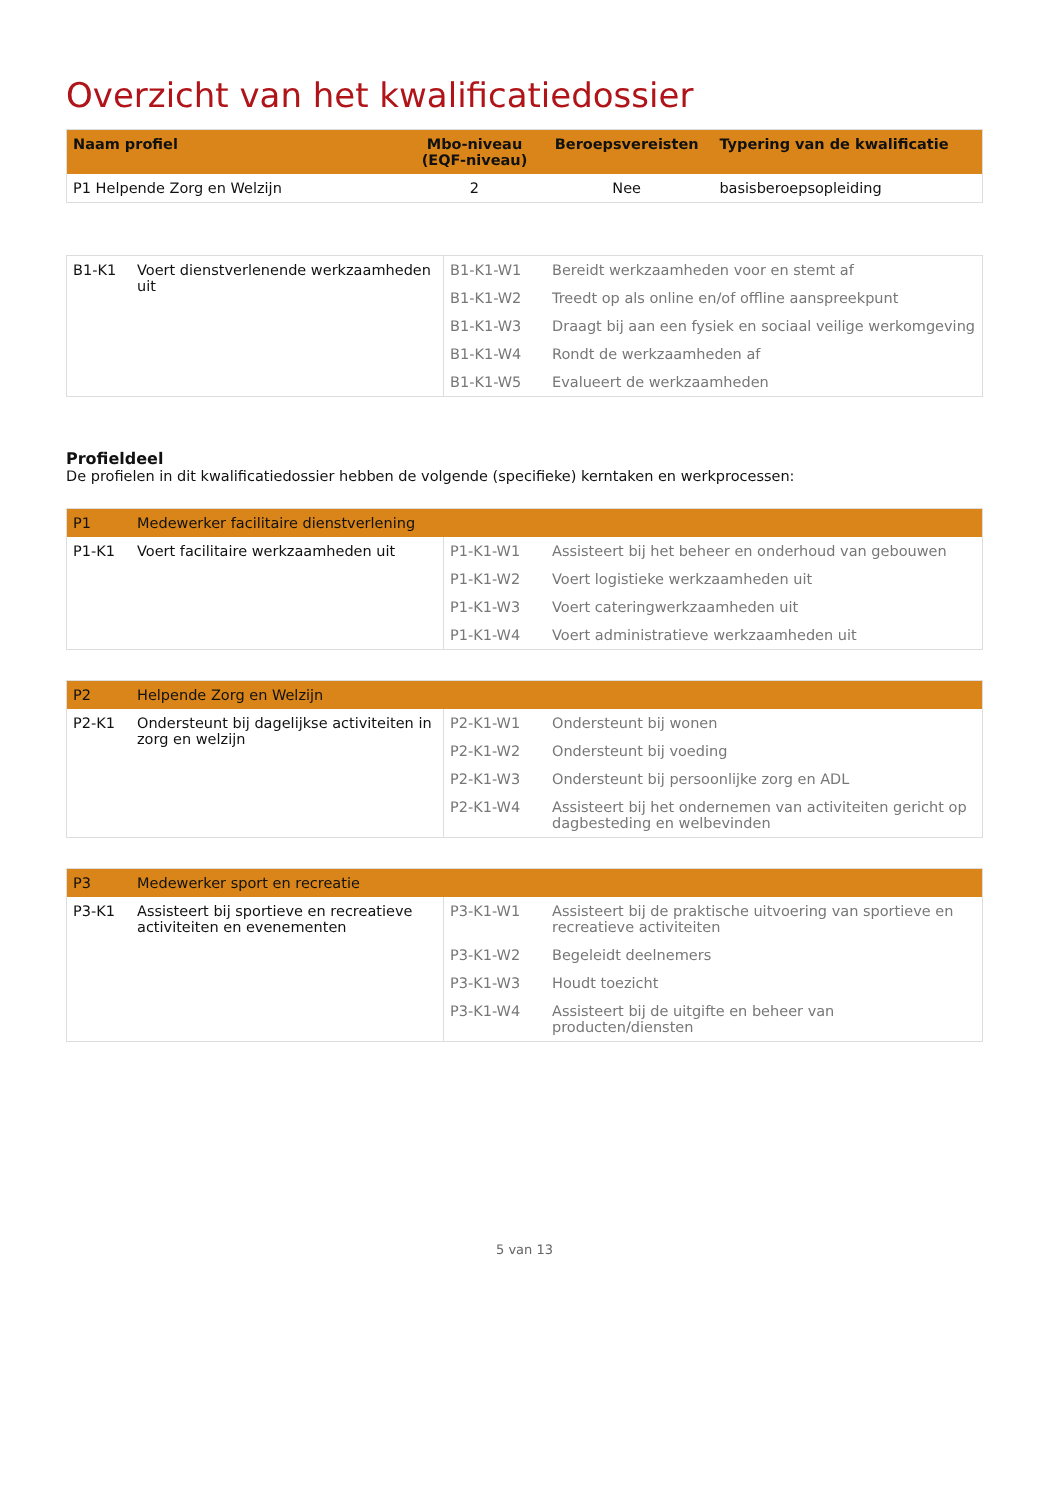Overzicht van het kwalificatiedossier
| Naam profiel | Mbo-niveau (EQF-niveau) | Beroepsvereisten | Typering van de kwalificatie |
| --- | --- | --- | --- |
| P1 Helpende Zorg en Welzijn | 2 | Nee | basisberoepsopleiding |
| B1-K1 | Voert dienstverlenende werkzaamheden uit | B1-K1-W1 | Bereidt werkzaamheden voor en stemt af |
| | | B1-K1-W2 | Treedt op als online en/of offline aanspreekpunt |
| | | B1-K1-W3 | Draagt bij aan een fysiek en sociaal veilige werkomgeving |
| | | B1-K1-W4 | Rondt de werkzaamheden af |
| | | B1-K1-W5 | Evalueert de werkzaamheden |
Profieldeel
De profielen in dit kwalificatiedossier hebben de volgende (specifieke) kerntaken en werkprocessen:
| P1 | Medewerker facilitaire dienstverlening | | |
| P1-K1 | Voert facilitaire werkzaamheden uit | P1-K1-W1 | Assisteert bij het beheer en onderhoud van gebouwen |
| | | P1-K1-W2 | Voert logistieke werkzaamheden uit |
| | | P1-K1-W3 | Voert cateringwerkzaamheden uit |
| | | P1-K1-W4 | Voert administratieve werkzaamheden uit |
| P2 | Helpende Zorg en Welzijn | | |
| P2-K1 | Ondersteunt bij dagelijkse activiteiten in zorg en welzijn | P2-K1-W1 | Ondersteunt bij wonen |
| | | P2-K1-W2 | Ondersteunt bij voeding |
| | | P2-K1-W3 | Ondersteunt bij persoonlijke zorg en ADL |
| | | P2-K1-W4 | Assisteert bij het ondernemen van activiteiten gericht op dagbesteding en welbevinden |
| P3 | Medewerker sport en recreatie | | |
| P3-K1 | Assisteert bij sportieve en recreatieve activiteiten en evenementen | P3-K1-W1 | Assisteert bij de praktische uitvoering van sportieve en recreatieve activiteiten |
| | | P3-K1-W2 | Begeleidt deelnemers |
| | | P3-K1-W3 | Houdt toezicht |
| | | P3-K1-W4 | Assisteert bij de uitgifte en beheer van producten/diensten |
5 van 13